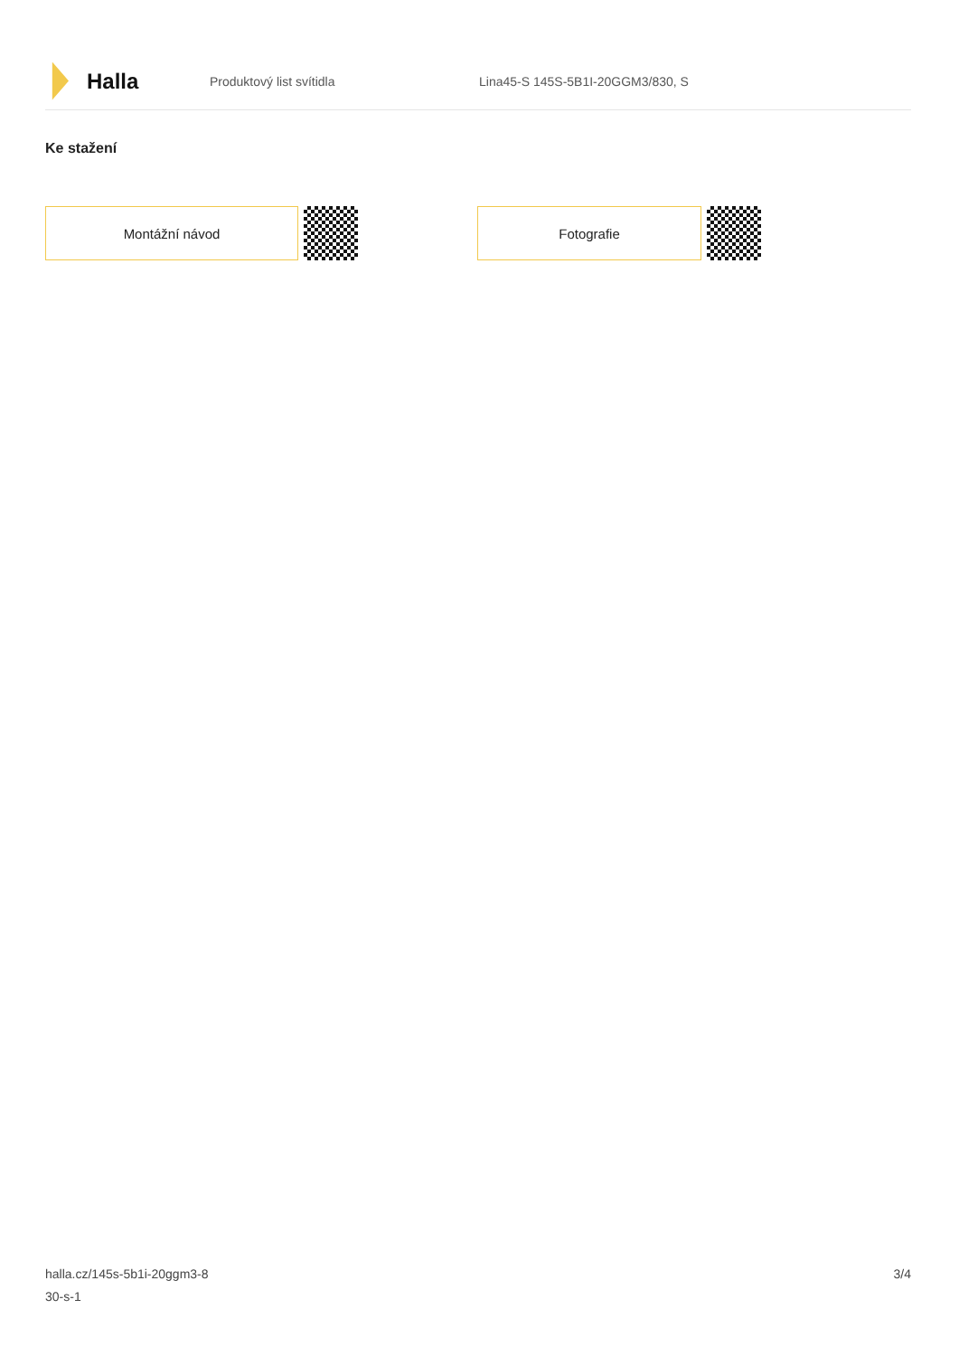Halla
Produktový list svítidla
Lina45-S 145S-5B1I-20GGM3/830, S
Ke stažení
Montážní návod Fotografie
halla.cz/145s-5b1i-20ggm3-8
30-s-1
3/4